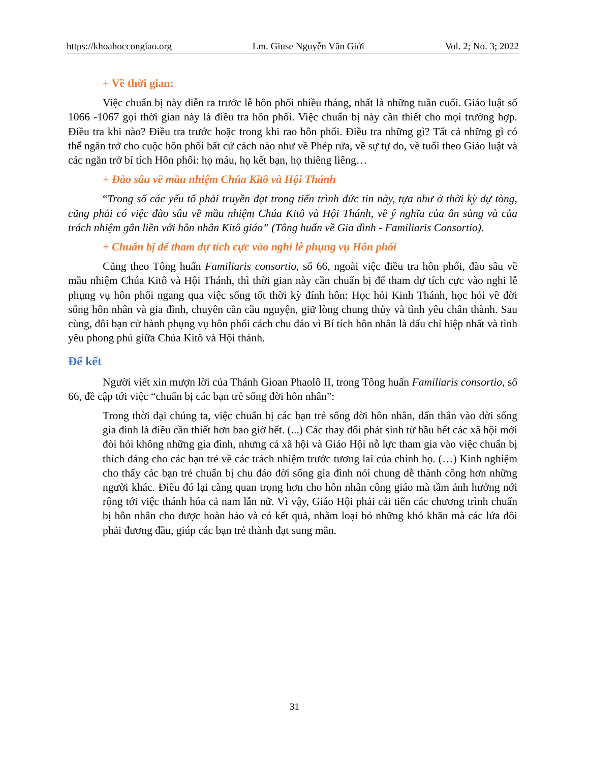https://khoahoccongiao.org Lm. Giuse Nguyễn Văn Giới Vol. 2; No. 3; 2022
+ Về thời gian:
Việc chuẩn bị này diễn ra trước lễ hôn phối nhiều tháng, nhất là những tuần cuối. Giáo luật số 1066 -1067 gọi thời gian này là điều tra hôn phối. Việc chuẩn bị này cần thiết cho mọi trường hợp. Điều tra khi nào? Điều tra trước hoặc trong khi rao hôn phối. Điều tra những gì? Tất cả những gì có thể ngăn trở cho cuộc hôn phối bất cứ cách nào như về Phép rửa, về sự tự do, về tuổi theo Giáo luật và các ngăn trở bí tích Hôn phối: họ máu, họ kết bạn, họ thiêng liêng…
+ Đào sâu về mầu nhiệm Chúa Kitô và Hội Thánh
“Trong số các yếu tố phải truyền đạt trong tiến trình đức tin này, tựa như ở thời kỳ dự tòng, cũng phải có việc đào sâu về mầu nhiệm Chúa Kitô và Hội Thánh, về ý nghĩa của ân sủng và của trách nhiệm gắn liền với hôn nhân Kitô giáo” (Tông huấn về Gia đình - Familiaris Consortio).
+ Chuẩn bị để tham dự tích cực vào nghi lễ phụng vụ Hôn phối
Cũng theo Tông huấn Familiaris consortio, số 66, ngoài việc điều tra hôn phối, đào sâu về mầu nhiệm Chúa Kitô và Hội Thánh, thì thời gian này cần chuẩn bị để tham dự tích cực vào nghi lễ phụng vụ hôn phối ngang qua việc sống tốt thời kỳ đính hôn: Học hỏi Kinh Thánh, học hỏi về đời sống hôn nhân và gia đình, chuyên cần cầu nguyện, giữ lòng chung thủy và tình yêu chân thành. Sau cùng, đôi bạn cử hành phụng vụ hôn phối cách chu đáo vì Bí tích hôn nhân là dấu chỉ hiệp nhất và tình yêu phong phú giữa Chúa Kitô và Hội thánh.
Để kết
Người viết xin mượn lời của Thánh Gioan Phaolô II, trong Tông huấn Familiaris consortio, số 66, đề cập tới việc “chuẩn bị các bạn trẻ sống đời hôn nhân”:
Trong thời đại chúng ta, việc chuẩn bị các bạn trẻ sống đời hôn nhân, dấn thân vào đời sống gia đình là điều cần thiết hơn bao giờ hết. (...) Các thay đổi phát sinh từ hầu hết các xã hội mới đòi hỏi không những gia đình, nhưng cả xã hội và Giáo Hội nỗ lực tham gia vào việc chuẩn bị thích đáng cho các bạn trẻ về các trách nhiệm trước tương lai của chính họ. (…) Kinh nghiệm cho thấy các bạn trẻ chuẩn bị chu đáo đời sống gia đình nói chung dễ thành công hơn những người khác. Điều đó lại càng quan trọng hơn cho hôn nhân công giáo mà tầm ảnh hưởng nới rộng tới việc thánh hóa cả nam lẫn nữ. Vì vậy, Giáo Hội phải cải tiến các chương trình chuẩn bị hôn nhân cho được hoàn hảo và có kết quả, nhằm loại bỏ những khó khăn mà các lứa đôi phải đương đầu, giúp các bạn trẻ thành đạt sung mãn.
31